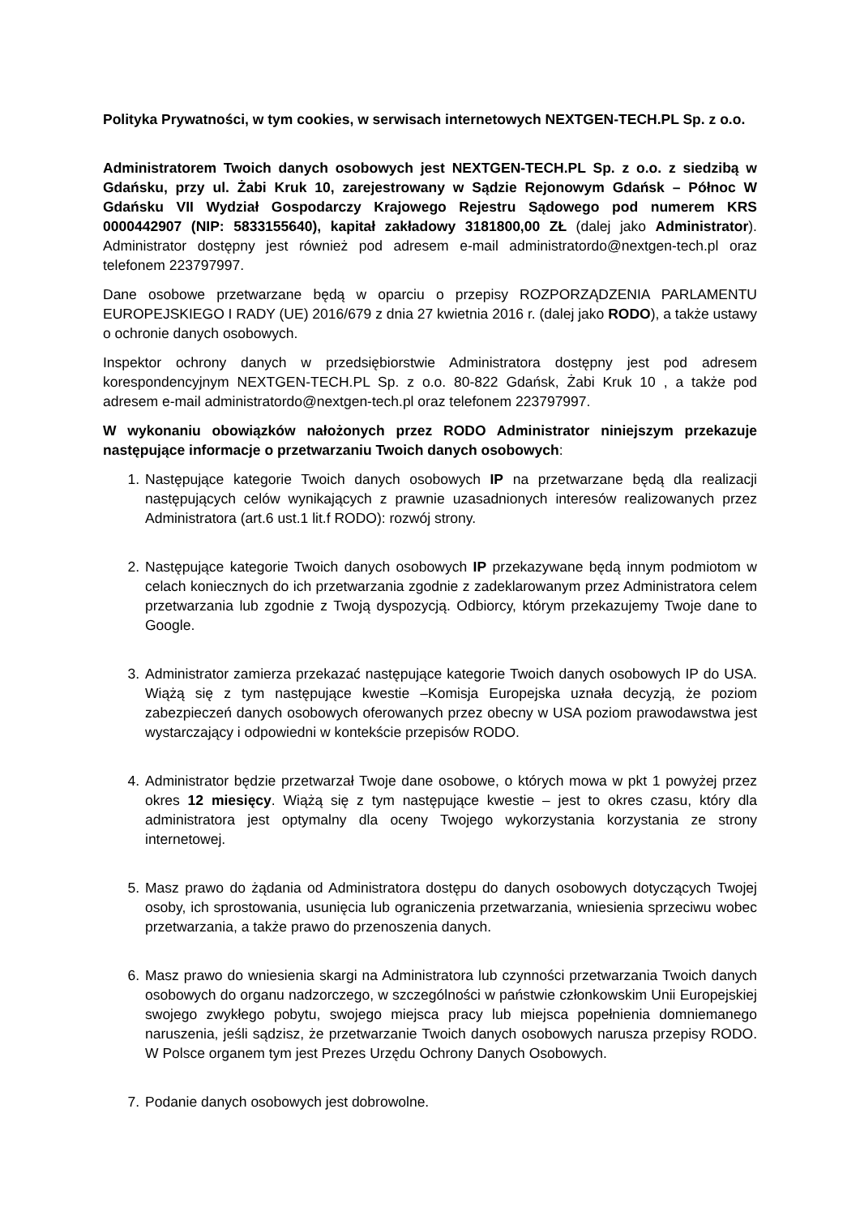Polityka Prywatności, w tym cookies, w serwisach internetowych NEXTGEN-TECH.PL Sp. z o.o.
Administratorem Twoich danych osobowych jest NEXTGEN-TECH.PL Sp. z o.o. z siedzibą w Gdańsku, przy ul. Żabi Kruk 10, zarejestrowany w Sądzie Rejonowym Gdańsk – Północ W Gdańsku VII Wydział Gospodarczy Krajowego Rejestru Sądowego pod numerem KRS 0000442907 (NIP: 5833155640), kapitał zakładowy 3181800,00 ZŁ (dalej jako Administrator). Administrator dostępny jest również pod adresem e-mail administratordo@nextgen-tech.pl oraz telefonem 223797997.
Dane osobowe przetwarzane będą w oparciu o przepisy ROZPORZĄDZENIA PARLAMENTU EUROPEJSKIEGO I RADY (UE) 2016/679 z dnia 27 kwietnia 2016 r. (dalej jako RODO), a także ustawy o ochronie danych osobowych.
Inspektor ochrony danych w przedsiębiorstwie Administratora dostępny jest pod adresem korespondencyjnym NEXTGEN-TECH.PL Sp. z o.o. 80-822 Gdańsk, Żabi Kruk 10 , a także pod adresem e-mail administratordo@nextgen-tech.pl oraz telefonem 223797997.
W wykonaniu obowiązków nałożonych przez RODO Administrator niniejszym przekazuje następujące informacje o przetwarzaniu Twoich danych osobowych:
1. Następujące kategorie Twoich danych osobowych IP na przetwarzane będą dla realizacji następujących celów wynikających z prawnie uzasadnionych interesów realizowanych przez Administratora (art.6 ust.1 lit.f RODO): rozwój strony.
2. Następujące kategorie Twoich danych osobowych IP przekazywane będą innym podmiotom w celach koniecznych do ich przetwarzania zgodnie z zadeklarowanym przez Administratora celem przetwarzania lub zgodnie z Twoją dyspozycją. Odbiorcy, którym przekazujemy Twoje dane to Google.
3. Administrator zamierza przekazać następujące kategorie Twoich danych osobowych IP do USA. Wiążą się z tym następujące kwestie –Komisja Europejska uznała decyzją, że poziom zabezpieczeń danych osobowych oferowanych przez obecny w USA poziom prawodawstwa jest wystarczający i odpowiedni w kontekście przepisów RODO.
4. Administrator będzie przetwarzał Twoje dane osobowe, o których mowa w pkt 1 powyżej przez okres 12 miesięcy. Wiążą się z tym następujące kwestie – jest to okres czasu, który dla administratora jest optymalny dla oceny Twojego wykorzystania korzystania ze strony internetowej.
5. Masz prawo do żądania od Administratora dostępu do danych osobowych dotyczących Twojej osoby, ich sprostowania, usunięcia lub ograniczenia przetwarzania, wniesienia sprzeciwu wobec przetwarzania, a także prawo do przenoszenia danych.
6. Masz prawo do wniesienia skargi na Administratora lub czynności przetwarzania Twoich danych osobowych do organu nadzorczego, w szczególności w państwie członkowskim Unii Europejskiej swojego zwykłego pobytu, swojego miejsca pracy lub miejsca popełnienia domniemanego naruszenia, jeśli sądzisz, że przetwarzanie Twoich danych osobowych narusza przepisy RODO. W Polsce organem tym jest Prezes Urzędu Ochrony Danych Osobowych.
7. Podanie danych osobowych jest dobrowolne.